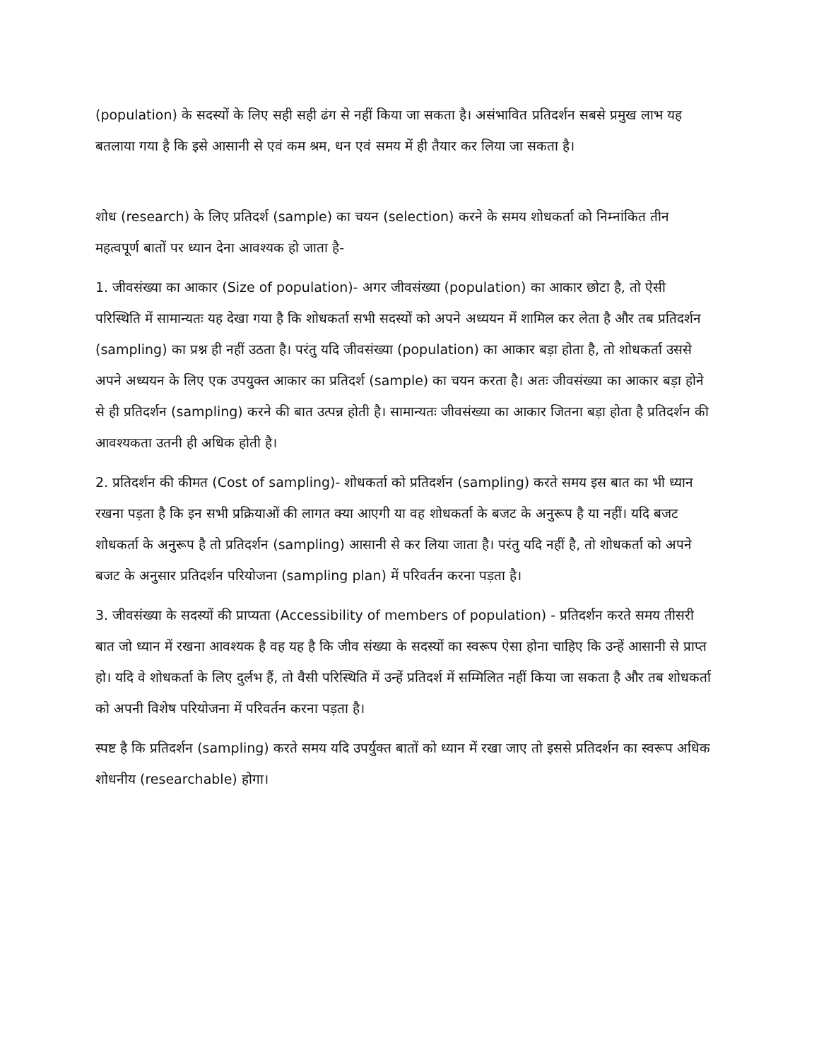(population) के सदस्यों के लिए सही सही ढंग से नहीं किया जा सकता है। असंभावित प्रतिदर्शन सबसे प्रमुख लाभ यह बतलाया गया है कि इसे आसानी से एवं कम श्रम, धन एवं समय में ही तैयार कर लिया जा सकता है।
शोध (research) के लिए प्रतिदर्श (sample) का चयन (selection) करने के समय शोधकर्ता को निम्नांकित तीन महत्वपूर्ण बातों पर ध्यान देना आवश्यक हो जाता है-
1. जीवसंख्या का आकार (Size of population)- अगर जीवसंख्या (population) का आकार छोटा है, तो ऐसी परिस्थिति में सामान्यतः यह देखा गया है कि शोधकर्ता सभी सदस्यों को अपने अध्ययन में शामिल कर लेता है और तब प्रतिदर्शन (sampling) का प्रश्न ही नहीं उठता है। परंतु यदि जीवसंख्या (population) का आकार बड़ा होता है, तो शोधकर्ता उससे अपने अध्ययन के लिए एक उपयुक्त आकार का प्रतिदर्श (sample) का चयन करता है। अतः जीवसंख्या का आकार बड़ा होने से ही प्रतिदर्शन (sampling) करने की बात उत्पन्न होती है। सामान्यतः जीवसंख्या का आकार जितना बड़ा होता है प्रतिदर्शन की आवश्यकता उतनी ही अधिक होती है।
2. प्रतिदर्शन की कीमत (Cost of sampling)- शोधकर्ता को प्रतिदर्शन (sampling) करते समय इस बात का भी ध्यान रखना पड़ता है कि इन सभी प्रक्रियाओं की लागत क्या आएगी या वह शोधकर्ता के बजट के अनुरूप है या नहीं। यदि बजट शोधकर्ता के अनुरूप है तो प्रतिदर्शन (sampling) आसानी से कर लिया जाता है। परंतु यदि नहीं है, तो शोधकर्ता को अपने बजट के अनुसार प्रतिदर्शन परियोजना (sampling plan) में परिवर्तन करना पड़ता है।
3. जीवसंख्या के सदस्यों की प्राप्यता (Accessibility of members of population) - प्रतिदर्शन करते समय तीसरी बात जो ध्यान में रखना आवश्यक है वह यह है कि जीव संख्या के सदस्यों का स्वरूप ऐसा होना चाहिए कि उन्हें आसानी से प्राप्त हो। यदि वे शोधकर्ता के लिए दुर्लभ हैं, तो वैसी परिस्थिति में उन्हें प्रतिदर्श में सम्मिलित नहीं किया जा सकता है और तब शोधकर्ता को अपनी विशेष परियोजना में परिवर्तन करना पड़ता है।
स्पष्ट है कि प्रतिदर्शन (sampling) करते समय यदि उपर्युक्त बातों को ध्यान में रखा जाए तो इससे प्रतिदर्शन का स्वरूप अधिक शोधनीय (researchable) होगा।